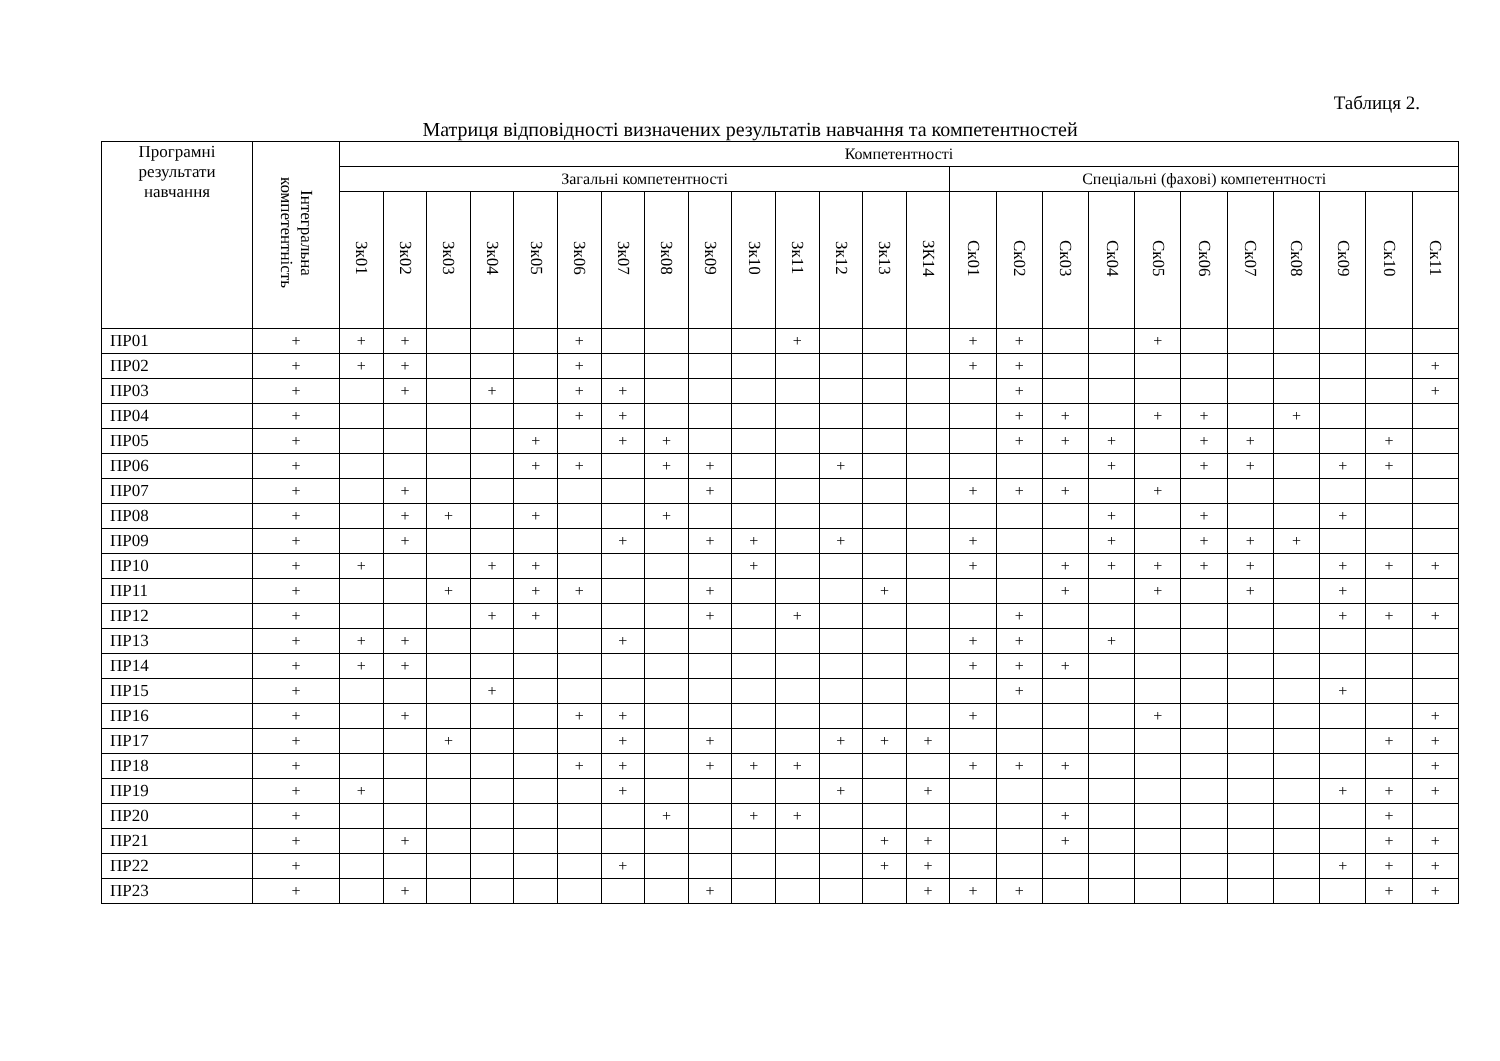Таблиця 2.
Матриця відповідності визначених результатів навчання та компетентностей
| Програмні результати навчання | Інтегральна компетентність | Компетентності | | | | | | | | | | | | | | | | | | | | | | | | |
| --- | --- | --- | --- | --- | --- | --- | --- | --- | --- | --- | --- | --- | --- | --- | --- | --- | --- | --- | --- | --- | --- | --- | --- | --- | --- | --- |
| | | Загальні компетентності | | | | | | | | | | | | | | Спеціальні (фахові) компетентності | | | | | | | | | | |
| | | Зк01 | Зк02 | Зк03 | Зк04 | Зк05 | Зк06 | Зк07 | Зк08 | Зк09 | Зк10 | Зк11 | Зк12 | Зк13 | ЗК14 | Ск01 | Ск02 | Ск03 | Ск04 | Ск05 | Ск06 | Ск07 | Ск08 | Ск09 | Ск10 | Ск11 |
| ПР01 | + | + | + | | | | + | | | | | + | | | | + | + | | | + | | | | | | |
| ПР02 | + | + | + | | | | + | | | | | | | | | + | + | | | | | | | | | + |
| ПР03 | + | | + | | + | | + | + | | | | | | | | | + | | | | | | | | | + |
| ПР04 | + | | | | | | + | + | | | | | | | | | + | + | | + | + | | + | | | |
| ПР05 | + | | | | | + | | + | + | | | | | | | | + | + | + | | + | + | | | + | |
| ПР06 | + | | | | | + | + | | + | + | | | + | | | | | | + | | + | + | | + | + | |
| ПР07 | + | | + | | | | | | | + | | | | | | + | + | + | | + | | | | | | |
| ПР08 | + | | + | + | | + | | | + | | | | | | | | | | + | | + | | | + | | |
| ПР09 | + | | + | | | | | + | | + | + | | + | | | + | | | + | | + | + | + | | | |
| ПР10 | + | + | | | + | + | | | | | + | | | | | + | | + | + | + | + | + | | + | + | + |
| ПР11 | + | | | + | | + | + | | | + | | | | + | | | | + | | + | | + | | + | | |
| ПР12 | + | | | | + | + | | | | + | | + | | | | | + | | | | | | | + | + | + |
| ПР13 | + | + | + | | | | | + | | | | | | | | + | + | | + | | | | | | | |
| ПР14 | + | + | + | | | | | | | | | | | | | + | + | + | | | | | | | | |
| ПР15 | + | | | | + | | | | | | | | | | | | + | | | | | | | + | | |
| ПР16 | + | | + | | | | + | + | | | | | | | | + | | | | + | | | | | | + |
| ПР17 | + | | | + | | | | + | | + | | | + | + | + | | | | | | | | | | + | + |
| ПР18 | + | | | | | | + | + | | + | + | + | | | | + | + | + | | | | | | | | + |
| ПР19 | + | + | | | | | | + | | | | | + | | + | | | | | | | | | + | + | + |
| ПР20 | + | | | | | | | | + | | + | + | | | | | | + | | | | | | | + | |
| ПР21 | + | | + | | | | | | | | | | | + | + | | | + | | | | | | | + | + |
| ПР22 | + | | | | | | | + | | | | | | + | + | | | | | | | | | + | + | + |
| ПР23 | + | | + | | | | | | | + | | | | | + | + | + | | | | | | | | + | + |